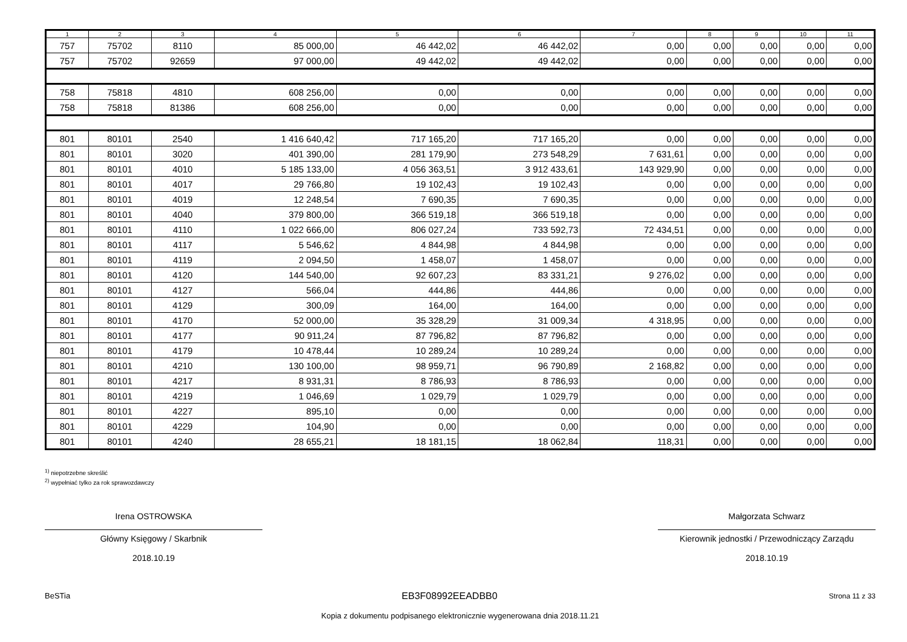| 1 | 2 | 3 | 4 | 5 | 6 | 7 | 8 | 9 | 10 | 11 |
| --- | --- | --- | --- | --- | --- | --- | --- | --- | --- | --- |
| 757 | 75702 | 8110 | 85 000,00 | 46 442,02 | 46 442,02 | 0,00 | 0,00 | 0,00 | 0,00 | 0,00 |
| 757 | 75702 | 92659 | 97 000,00 | 49 442,02 | 49 442,02 | 0,00 | 0,00 | 0,00 | 0,00 | 0,00 |
| 758 | 75818 | 4810 | 608 256,00 | 0,00 | 0,00 | 0,00 | 0,00 | 0,00 | 0,00 | 0,00 |
| 758 | 75818 | 81386 | 608 256,00 | 0,00 | 0,00 | 0,00 | 0,00 | 0,00 | 0,00 | 0,00 |
| 801 | 80101 | 2540 | 1 416 640,42 | 717 165,20 | 717 165,20 | 0,00 | 0,00 | 0,00 | 0,00 | 0,00 |
| 801 | 80101 | 3020 | 401 390,00 | 281 179,90 | 273 548,29 | 7 631,61 | 0,00 | 0,00 | 0,00 | 0,00 |
| 801 | 80101 | 4010 | 5 185 133,00 | 4 056 363,51 | 3 912 433,61 | 143 929,90 | 0,00 | 0,00 | 0,00 | 0,00 |
| 801 | 80101 | 4017 | 29 766,80 | 19 102,43 | 19 102,43 | 0,00 | 0,00 | 0,00 | 0,00 | 0,00 |
| 801 | 80101 | 4019 | 12 248,54 | 7 690,35 | 7 690,35 | 0,00 | 0,00 | 0,00 | 0,00 | 0,00 |
| 801 | 80101 | 4040 | 379 800,00 | 366 519,18 | 366 519,18 | 0,00 | 0,00 | 0,00 | 0,00 | 0,00 |
| 801 | 80101 | 4110 | 1 022 666,00 | 806 027,24 | 733 592,73 | 72 434,51 | 0,00 | 0,00 | 0,00 | 0,00 |
| 801 | 80101 | 4117 | 5 546,62 | 4 844,98 | 4 844,98 | 0,00 | 0,00 | 0,00 | 0,00 | 0,00 |
| 801 | 80101 | 4119 | 2 094,50 | 1 458,07 | 1 458,07 | 0,00 | 0,00 | 0,00 | 0,00 | 0,00 |
| 801 | 80101 | 4120 | 144 540,00 | 92 607,23 | 83 331,21 | 9 276,02 | 0,00 | 0,00 | 0,00 | 0,00 |
| 801 | 80101 | 4127 | 566,04 | 444,86 | 444,86 | 0,00 | 0,00 | 0,00 | 0,00 | 0,00 |
| 801 | 80101 | 4129 | 300,09 | 164,00 | 164,00 | 0,00 | 0,00 | 0,00 | 0,00 | 0,00 |
| 801 | 80101 | 4170 | 52 000,00 | 35 328,29 | 31 009,34 | 4 318,95 | 0,00 | 0,00 | 0,00 | 0,00 |
| 801 | 80101 | 4177 | 90 911,24 | 87 796,82 | 87 796,82 | 0,00 | 0,00 | 0,00 | 0,00 | 0,00 |
| 801 | 80101 | 4179 | 10 478,44 | 10 289,24 | 10 289,24 | 0,00 | 0,00 | 0,00 | 0,00 | 0,00 |
| 801 | 80101 | 4210 | 130 100,00 | 98 959,71 | 96 790,89 | 2 168,82 | 0,00 | 0,00 | 0,00 | 0,00 |
| 801 | 80101 | 4217 | 8 931,31 | 8 786,93 | 8 786,93 | 0,00 | 0,00 | 0,00 | 0,00 | 0,00 |
| 801 | 80101 | 4219 | 1 046,69 | 1 029,79 | 1 029,79 | 0,00 | 0,00 | 0,00 | 0,00 | 0,00 |
| 801 | 80101 | 4227 | 895,10 | 0,00 | 0,00 | 0,00 | 0,00 | 0,00 | 0,00 | 0,00 |
| 801 | 80101 | 4229 | 104,90 | 0,00 | 0,00 | 0,00 | 0,00 | 0,00 | 0,00 | 0,00 |
| 801 | 80101 | 4240 | 28 655,21 | 18 181,15 | 18 062,84 | 118,31 | 0,00 | 0,00 | 0,00 | 0,00 |
<sup>1)</sup> niepotrzebne skreślić
<sup>2)</sup> wypełniać tylko za rok sprawozdawczy
Irena OSTROWSKA
Główny Księgowy / Skarbnik
2018.10.19
Małgorzata Schwarz
Kierownik jednostki / Przewodniczący Zarządu
2018.10.19
BeSTia EB3F08992EEADBB0 Strona 11 z 33
Kopia z dokumentu podpisanego elektronicznie wygenerowana dnia 2018.11.21